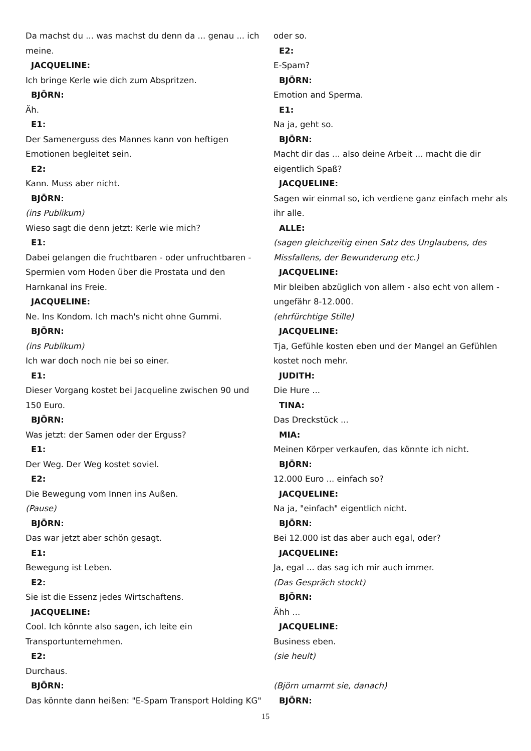Da machst du ... was machst du denn da ... genau ... ich meine.
JACQUELINE:
Ich bringe Kerle wie dich zum Abspritzen.
BJÖRN:
Äh.
E1:
Der Samenerguss des Mannes kann von heftigen Emotionen begleitet sein.
E2:
Kann. Muss aber nicht.
BJÖRN:
(ins Publikum)
Wieso sagt die denn jetzt: Kerle wie mich?
E1:
Dabei gelangen die fruchtbaren - oder unfruchtbaren - Spermien vom Hoden über die Prostata und den Harnkanal ins Freie.
JACQUELINE:
Ne. Ins Kondom. Ich mach's nicht ohne Gummi.
BJÖRN:
(ins Publikum)
Ich war doch noch nie bei so einer.
E1:
Dieser Vorgang kostet bei Jacqueline zwischen 90 und 150 Euro.
BJÖRN:
Was jetzt: der Samen oder der Erguss?
E1:
Der Weg. Der Weg kostet soviel.
E2:
Die Bewegung vom Innen ins Außen.
(Pause)
BJÖRN:
Das war jetzt aber schön gesagt.
E1:
Bewegung ist Leben.
E2:
Sie ist die Essenz jedes Wirtschaftens.
JACQUELINE:
Cool. Ich könnte also sagen, ich leite ein Transportunternehmen.
E2:
Durchaus.
BJÖRN:
Das könnte dann heißen: "E-Spam Transport Holding KG"
oder so.
E2:
E-Spam?
BJÖRN:
Emotion and Sperma.
E1:
Na ja, geht so.
BJÖRN:
Macht dir das ... also deine Arbeit ... macht die dir eigentlich Spaß?
JACQUELINE:
Sagen wir einmal so, ich verdiene ganz einfach mehr als ihr alle.
ALLE:
(sagen gleichzeitig einen Satz des Unglaubens, des Missfallens, der Bewunderung etc.)
JACQUELINE:
Mir bleiben abzüglich von allem - also echt von allem - ungefähr 8-12.000.
(ehrfürchtige Stille)
JACQUELINE:
Tja, Gefühle kosten eben und der Mangel an Gefühlen kostet noch mehr.
JUDITH:
Die Hure ...
TINA:
Das Dreckstück ...
MIA:
Meinen Körper verkaufen, das könnte ich nicht.
BJÖRN:
12.000 Euro ... einfach so?
JACQUELINE:
Na ja, "einfach" eigentlich nicht.
BJÖRN:
Bei 12.000 ist das aber auch egal, oder?
JACQUELINE:
Ja, egal ... das sag ich mir auch immer.
(Das Gespräch stockt)
BJÖRN:
Ähh ...
JACQUELINE:
Business eben.
(sie heult)
(Björn umarmt sie, danach)
BJÖRN:
15